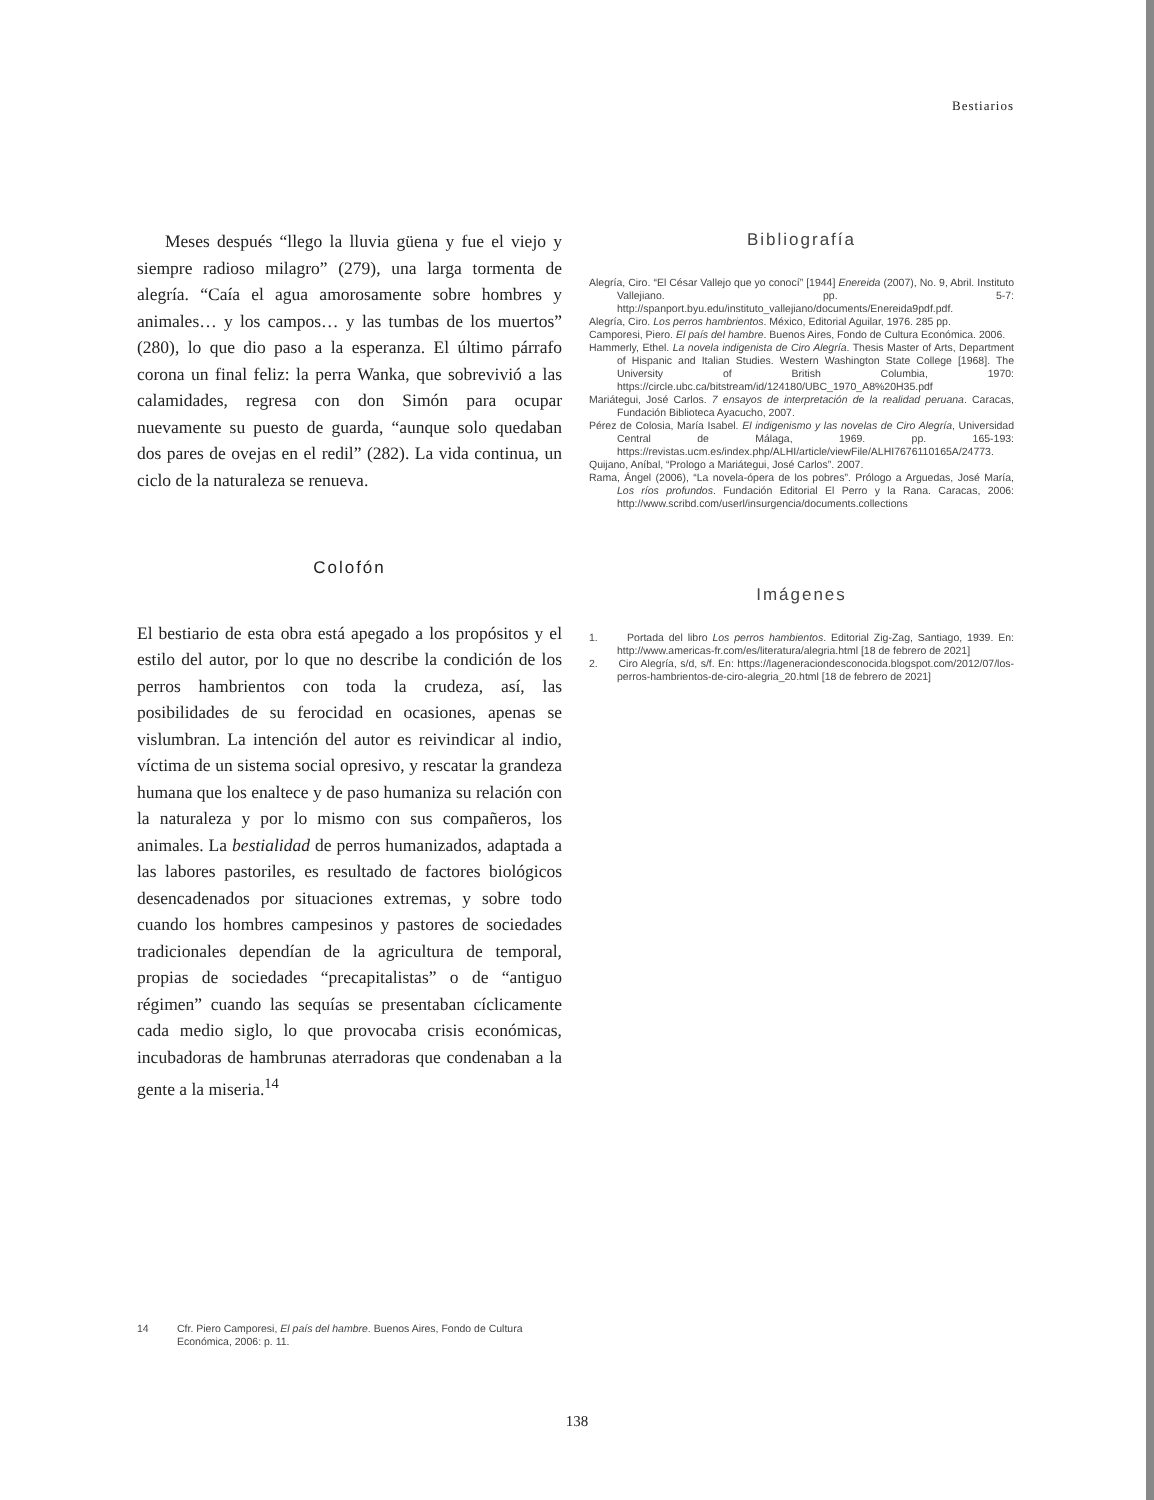Bestiarios
Meses después “llego la lluvia güena y fue el viejo y siempre radioso milagro” (279), una larga tormenta de alegría. “Caía el agua amorosamente sobre hombres y animales… y los campos… y las tumbas de los muertos” (280), lo que dio paso a la esperanza. El último párrafo corona un final feliz: la perra Wanka, que sobrevivió a las calamidades, regresa con don Simón para ocupar nuevamente su puesto de guarda, “aunque solo quedaban dos pares de ovejas en el redil” (282). La vida continua, un ciclo de la naturaleza se renueva.
Colofón
El bestiario de esta obra está apegado a los propósitos y el estilo del autor, por lo que no describe la condición de los perros hambrientos con toda la crudeza, así, las posibilidades de su ferocidad en ocasiones, apenas se vislumbran. La intención del autor es reivindicar al indio, víctima de un sistema social opresivo, y rescatar la grandeza humana que los enaltece y de paso humaniza su relación con la naturaleza y por lo mismo con sus compañeros, los animales. La bestialidad de perros humanizados, adaptada a las labores pastoriles, es resultado de factores biológicos desencadenados por situaciones extremas, y sobre todo cuando los hombres campesinos y pastores de sociedades tradicionales dependían de la agricultura de temporal, propias de sociedades “precapitalistas” o de “antiguo régimen” cuando las sequías se presentaban cíclicamente cada medio siglo, lo que provocaba crisis económicas, incubadoras de hambrunas aterradoras que condenaban a la gente a la miseria.<sup>14</sup>
Bibliografía
Alegría, Ciro. “El César Vallejo que yo conocí” [1944] Enereida (2007), No. 9, Abril. Instituto Vallejiano. pp. 5-7: http://spanport.byu.edu/instituto_vallejiano/documents/Enereida9pdf.pdf.
Alegría, Ciro. Los perros hambrientos. México, Editorial Aguilar, 1976. 285 pp.
Camporesi, Piero. El país del hambre. Buenos Aires, Fondo de Cultura Económica. 2006.
Hammerly, Ethel. La novela indigenista de Ciro Alegría. Thesis Master of Arts, Department of Hispanic and Italian Studies. Western Washington State College [1968]. The University of British Columbia, 1970: https://circle.ubc.ca/bitstream/id/124180/UBC_1970_A8%20H35.pdf
Mariátegui, José Carlos. 7 ensayos de interpretación de la realidad peruana. Caracas, Fundación Biblioteca Ayacucho, 2007.
Pérez de Colosia, María Isabel. El indigenismo y las novelas de Ciro Alegría, Universidad Central de Málaga, 1969. pp. 165-193: https://revistas.ucm.es/index.php/ALHI/article/viewFile/ALHI7676110165A/24773.
Quijano, Aníbal, “Prologo a Mariátegui, José Carlos”. 2007.
Rama, Ángel (2006), “La novela-ópera de los pobres”. Prólogo a Arguedas, José María, Los ríos profundos. Fundación Editorial El Perro y la Rana. Caracas, 2006: http://www.scribd.com/userl/insurgencia/documents.collections
Imágenes
1. Portada del libro Los perros hambientos. Editorial Zig-Zag, Santiago, 1939. En: http://www.americas-fr.com/es/literatura/alegria.html [18 de febrero de 2021]
2. Ciro Alegría, s/d, s/f. En: https://lageneraciondesconocida.blogspot.com/2012/07/los-perros-hambrientos-de-ciro-alegria_20.html [18 de febrero de 2021]
14 Cfr. Piero Camporesi, El país del hambre. Buenos Aires, Fondo de Cultura Económica, 2006: p. 11.
138